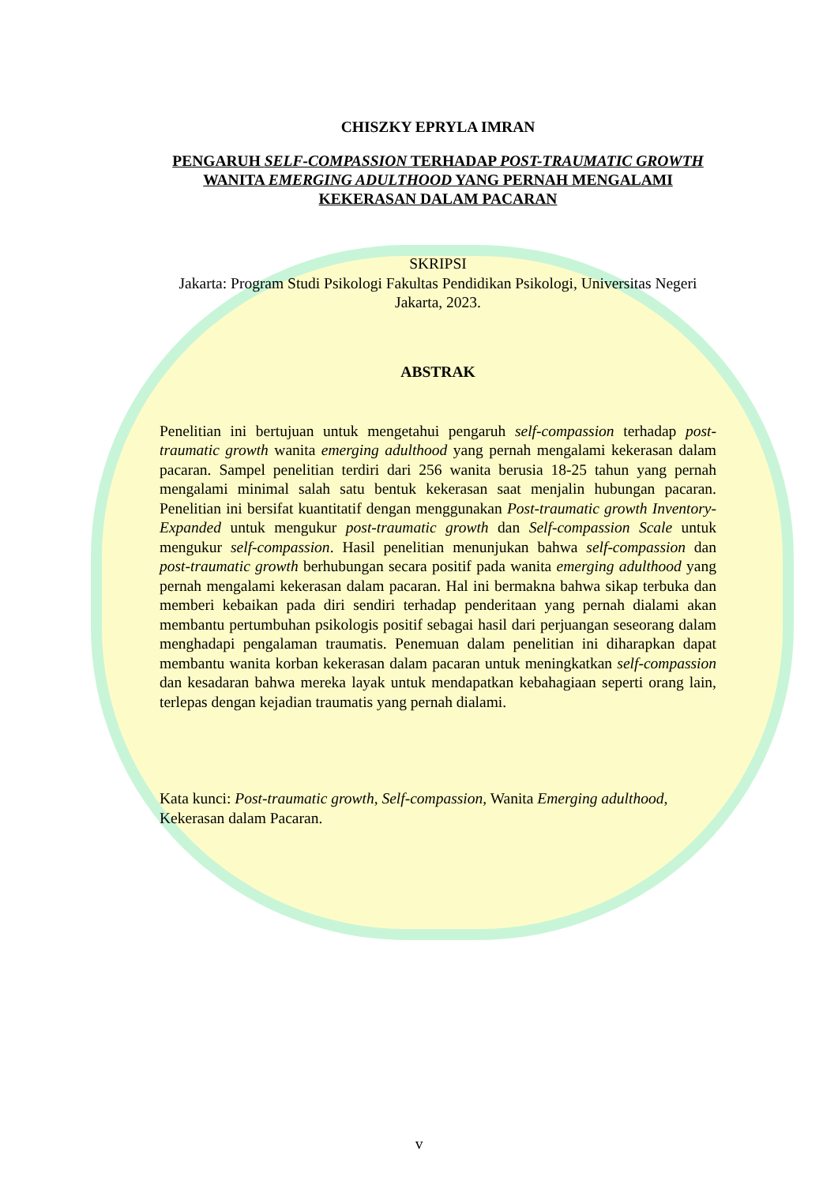CHISZKY EPRYLA IMRAN
PENGARUH SELF-COMPASSION TERHADAP POST-TRAUMATIC GROWTH WANITA EMERGING ADULTHOOD YANG PERNAH MENGALAMI KEKERASAN DALAM PACARAN
SKRIPSI
Jakarta: Program Studi Psikologi Fakultas Pendidikan Psikologi, Universitas Negeri Jakarta, 2023.
ABSTRAK
Penelitian ini bertujuan untuk mengetahui pengaruh self-compassion terhadap post-traumatic growth wanita emerging adulthood yang pernah mengalami kekerasan dalam pacaran. Sampel penelitian terdiri dari 256 wanita berusia 18-25 tahun yang pernah mengalami minimal salah satu bentuk kekerasan saat menjalin hubungan pacaran. Penelitian ini bersifat kuantitatif dengan menggunakan Post-traumatic growth Inventory-Expanded untuk mengukur post-traumatic growth dan Self-compassion Scale untuk mengukur self-compassion. Hasil penelitian menunjukan bahwa self-compassion dan post-traumatic growth berhubungan secara positif pada wanita emerging adulthood yang pernah mengalami kekerasan dalam pacaran. Hal ini bermakna bahwa sikap terbuka dan memberi kebaikan pada diri sendiri terhadap penderitaan yang pernah dialami akan membantu pertumbuhan psikologis positif sebagai hasil dari perjuangan seseorang dalam menghadapi pengalaman traumatis. Penemuan dalam penelitian ini diharapkan dapat membantu wanita korban kekerasan dalam pacaran untuk meningkatkan self-compassion dan kesadaran bahwa mereka layak untuk mendapatkan kebahagiaan seperti orang lain, terlepas dengan kejadian traumatis yang pernah dialami.
Kata kunci: Post-traumatic growth, Self-compassion, Wanita Emerging adulthood, Kekerasan dalam Pacaran.
v